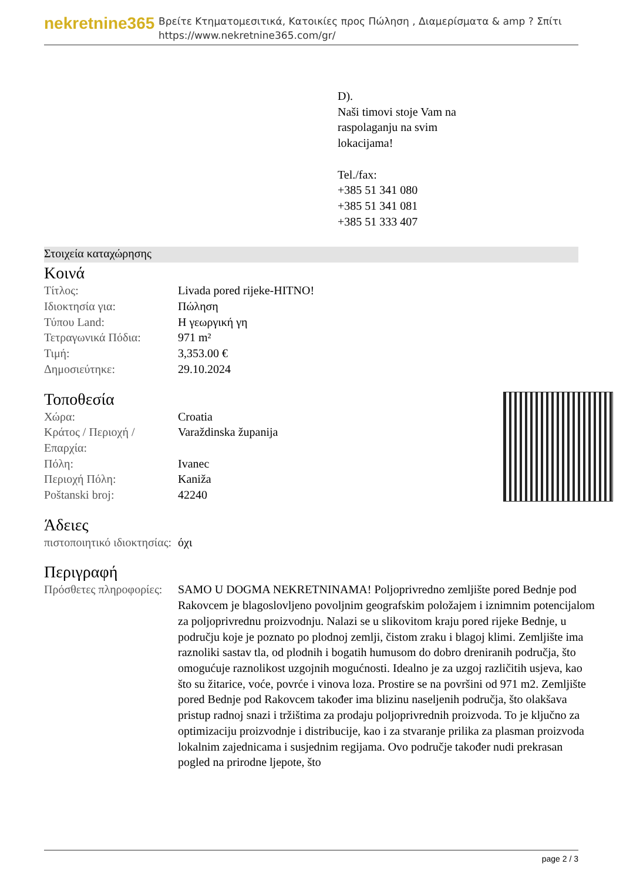nekretnine365
Βρείτε Κτηματομεσιτικά, Κατοικίες προς Πώληση , Διαμερίσματα & amp ? Σπίτι
https://www.nekretnine365.com/gr/
D).
Naši timovi stoje Vam na
raspolaganju na svim
lokacijama!
Tel./fax:
+385 51 341 080
+385 51 341 081
+385 51 333 407
Στοιχεία καταχώρησης
Κοινά
| Τίτλος: | Livada pored rijeke-HITNO! |
| Ιδιοκτησία για: | Πώληση |
| Τύπου Land: | Η γεωργική γη |
| Τετραγωνικά Πόδια: | 971 m² |
| Τιμή: | 3,353.00 € |
| Δημοσιεύτηκε: | 29.10.2024 |
Τοποθεσία
| Χώρα: | Croatia |
| Κράτος / Περιοχή / Επαρχία: | Varaždinska županija |
| Πόλη: | Ivanec |
| Περιοχή Πόλη: | Kaniža |
| Poštanski broj: | 42240 |
Άδειες
| πιστοποιητικό ιδιοκτησίας: | όχι |
Περιγραφή
| Πρόσθετες πληροφορίες: | SAMO U DOGMA NEKRETNINAMA! Poljoprivredno zemljište pored Bednje pod Rakovcem je blagoslovljeno povoljnim geografskim položajem i iznimnim potencijalom za poljoprivrednu proizvodnju. Nalazi se u slikovitom kraju pored rijeke Bednje, u području koje je poznato po plodnoj zemlji, čistom zraku i blagoj klimi. Zemljište ima raznoliki sastav tla, od plodnih i bogatih humusom do dobro dreniranih područja, što omogućuje raznolikost uzgojnih mogućnosti. Idealno je za uzgoj različitih usjeva, kao što su žitarice, voće, povrće i vinova loza. Prostire se na površini od 971 m2. Zemljište pored Bednje pod Rakovcem također ima blizinu naseljenih područja, što olakšava pristup radnoj snazi i tržištima za prodaju poljoprivrednih proizvoda. To je ključno za optimizaciju proizvodnje i distribucije, kao i za stvaranje prilika za plasman proizvoda lokalnim zajednicama i susjednim regijama. Ovo područje također nudi prekrasan pogled na prirodne ljepote, što |
page 2 / 3